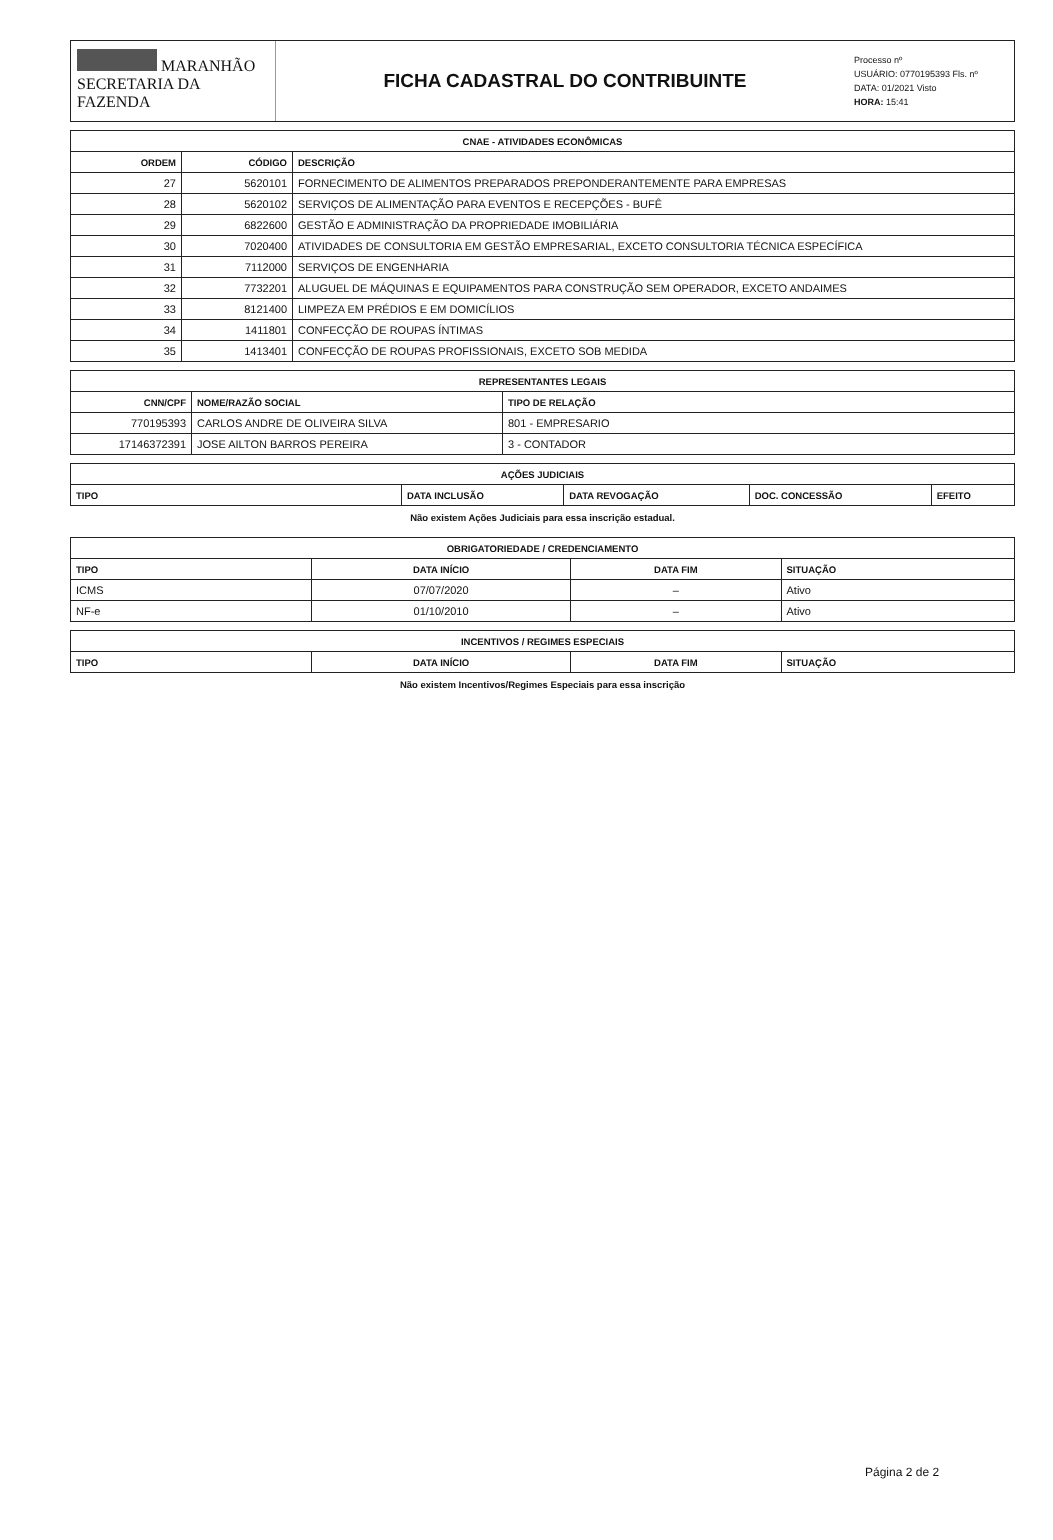MARANHÃO
SECRETARIA DA FAZENDA
FICHA CADASTRAL DO CONTRIBUINTE
Processo nº
USUÁRIO: 0770195393 Fls. nº
DATA: 01/2021 Visto
HORA: 15:41
| CNAE - ATIVIDADES ECONÔMICAS | | |
| --- | --- | --- |
| ORDEM | CÓDIGO | DESCRIÇÃO |
| 27 | 5620101 | FORNECIMENTO DE ALIMENTOS PREPARADOS PREPONDERANTEMENTE PARA EMPRESAS |
| 28 | 5620102 | SERVIÇOS DE ALIMENTAÇÃO PARA EVENTOS E RECEPÇÕES - BUFÊ |
| 29 | 6822600 | GESTÃO E ADMINISTRAÇÃO DA PROPRIEDADE IMOBILIÁRIA |
| 30 | 7020400 | ATIVIDADES DE CONSULTORIA EM GESTÃO EMPRESARIAL, EXCETO CONSULTORIA TÉCNICA ESPECÍFICA |
| 31 | 7112000 | SERVIÇOS DE ENGENHARIA |
| 32 | 7732201 | ALUGUEL DE MÁQUINAS E EQUIPAMENTOS PARA CONSTRUÇÃO SEM OPERADOR, EXCETO ANDAIMES |
| 33 | 8121400 | LIMPEZA EM PRÉDIOS E EM DOMICÍLIOS |
| 34 | 1411801 | CONFECÇÃO DE ROUPAS ÍNTIMAS |
| 35 | 1413401 | CONFECÇÃO DE ROUPAS PROFISSIONAIS, EXCETO SOB MEDIDA |
| REPRESENTANTES LEGAIS | | |
| --- | --- | --- |
| CNN/CPF | NOME/RAZÃO SOCIAL | TIPO DE RELAÇÃO |
| 770195393 | CARLOS ANDRE DE OLIVEIRA SILVA | 801 - EMPRESARIO |
| 17146372391 | JOSE AILTON BARROS PEREIRA | 3 - CONTADOR |
| AÇÕES JUDICIAIS | | | | |
| --- | --- | --- | --- | --- |
| TIPO | DATA INCLUSÃO | DATA REVOGAÇÃO | DOC. CONCESSÃO | EFEITO |
Não existem Ações Judiciais para essa inscrição estadual.
| OBRIGATORIEDADE / CREDENCIAMENTO | | | |
| --- | --- | --- | --- |
| TIPO | DATA INÍCIO | DATA FIM | SITUAÇÃO |
| ICMS | 07/07/2020 | – | Ativo |
| NF-e | 01/10/2010 | – | Ativo |
| INCENTIVOS / REGIMES ESPECIAIS | | | |
| --- | --- | --- | --- |
| TIPO | DATA INÍCIO | DATA FIM | SITUAÇÃO |
Não existem Incentivos/Regimes Especiais para essa inscrição
Página 2 de 2